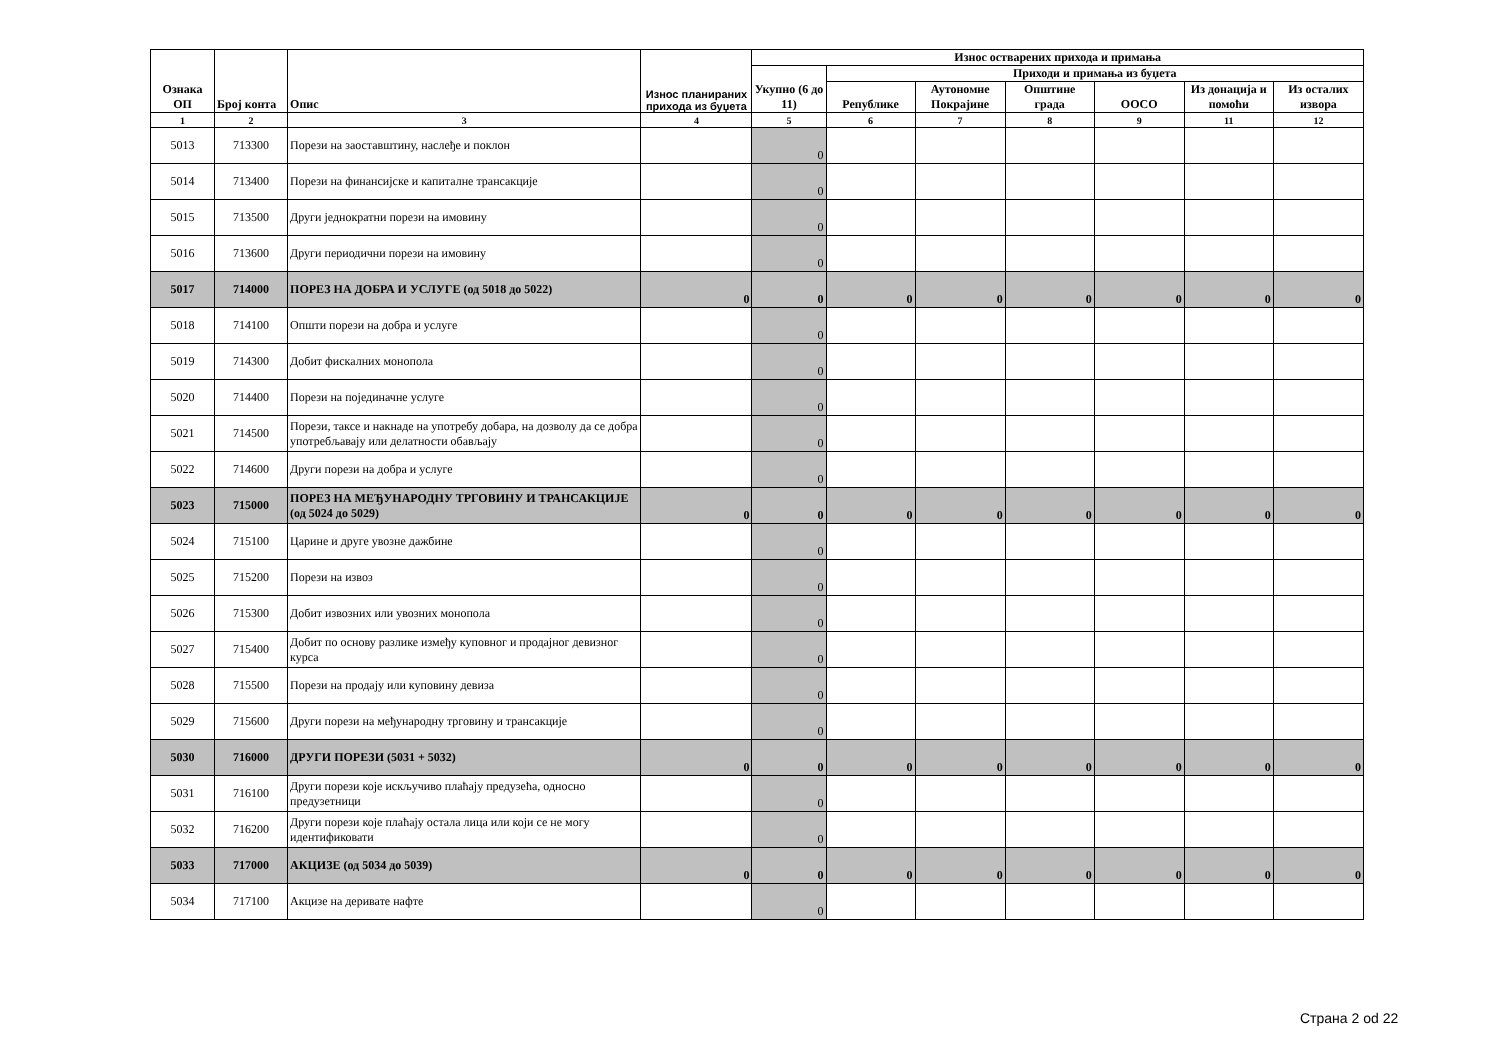| Ознака ОП | Број конта | Опис | Износ планираних прихода из буџета | Износ остварених прихода и примања | | | | | | |
| --- | --- | --- | --- | --- | --- | --- | --- | --- | --- | --- |
| | | | | Укупно (6 до 11) | Приходи и примања из буџета | | | | | |
| | | | | | Републике | Аутономне Покрајине | Општине града | ООСО | Из донација и помоћи | Из осталих извора |
| 1 | 2 | 3 | 4 | 5 | 6 | 7 | 8 | 9 | 11 | 12 |
| 5013 | 713300 | Порези на заоставштину, наслеђе и поклон | | 0 | | | | | | |
| 5014 | 713400 | Порези на финансијске и капиталне трансакције | | 0 | | | | | | |
| 5015 | 713500 | Други једнократни порези на имовину | | 0 | | | | | | |
| 5016 | 713600 | Други периодични порези на имовину | | 0 | | | | | | |
| 5017 | 714000 | ПОРЕЗ НА ДОБРА И УСЛУГЕ (од 5018 до 5022) | 0 | 0 | 0 | 0 | 0 | 0 | 0 | 0 |
| 5018 | 714100 | Општи порези на добра и услуге | | 0 | | | | | | |
| 5019 | 714300 | Добит фискалних монопола | | 0 | | | | | | |
| 5020 | 714400 | Порези на појединачне услуге | | 0 | | | | | | |
| 5021 | 714500 | Порези, таксе и накнаде на употребу добара, на дозволу да се добра употребљавају или делатности обављају | | 0 | | | | | | |
| 5022 | 714600 | Други порези на добра и услуге | | 0 | | | | | | |
| 5023 | 715000 | ПОРЕЗ НА МЕЂУНАРОДНУ ТРГОВИНУ И ТРАНСАКЦИЈЕ (од 5024 до 5029) | 0 | 0 | 0 | 0 | 0 | 0 | 0 | 0 |
| 5024 | 715100 | Царине и друге увозне дажбине | | 0 | | | | | | |
| 5025 | 715200 | Порези на извоз | | 0 | | | | | | |
| 5026 | 715300 | Добит извозних или увозних монопола | | 0 | | | | | | |
| 5027 | 715400 | Добит по основу разлике између куповног и продајног девизног курса | | 0 | | | | | | |
| 5028 | 715500 | Порези на продају или куповину девиза | | 0 | | | | | | |
| 5029 | 715600 | Други порези на међународну трговину и трансакције | | 0 | | | | | | |
| 5030 | 716000 | ДРУГИ ПОРЕЗИ (5031 + 5032) | 0 | 0 | 0 | 0 | 0 | 0 | 0 | 0 |
| 5031 | 716100 | Други порези које искључиво плаћају предузећа, односно предузетници | | 0 | | | | | | |
| 5032 | 716200 | Други порези које плаћају остала лица или који се не могу идентификовати | | 0 | | | | | | |
| 5033 | 717000 | АКЦИЗЕ (од 5034 до 5039) | 0 | 0 | 0 | 0 | 0 | 0 | 0 | 0 |
| 5034 | 717100 | Акцизе на деривате нафте | | 0 | | | | | | |
Страна 2 od 22